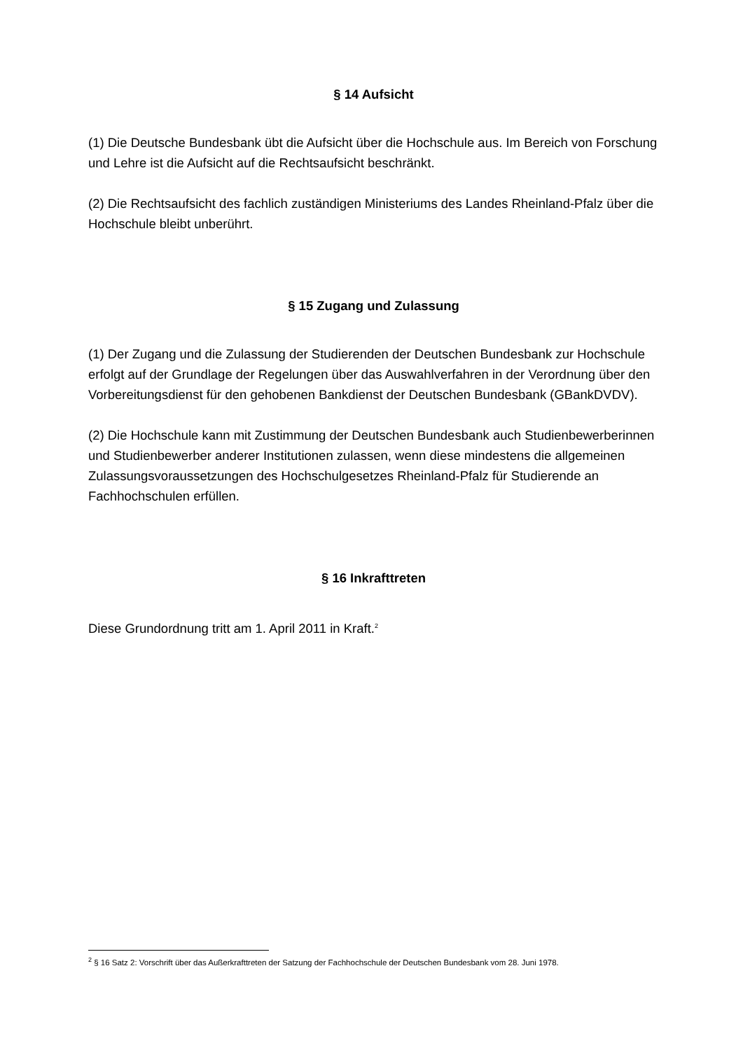§ 14 Aufsicht
(1) Die Deutsche Bundesbank übt die Aufsicht über die Hochschule aus. Im Bereich von Forschung und Lehre ist die Aufsicht auf die Rechtsaufsicht beschränkt.
(2) Die Rechtsaufsicht des fachlich zuständigen Ministeriums des Landes Rheinland-Pfalz über die Hochschule bleibt unberührt.
§ 15 Zugang und Zulassung
(1) Der Zugang und die Zulassung der Studierenden der Deutschen Bundesbank zur Hochschule erfolgt auf der Grundlage der Regelungen über das Auswahlverfahren in der Verordnung über den Vorbereitungsdienst für den gehobenen Bankdienst der Deutschen Bundesbank (GBankDVDV).
(2) Die Hochschule kann mit Zustimmung der Deutschen Bundesbank auch Studienbewerberinnen und Studienbewerber anderer Institutionen zulassen, wenn diese mindestens die allgemeinen Zulassungsvoraussetzungen des Hochschulgesetzes Rheinland-Pfalz für Studierende an Fachhochschulen erfüllen.
§ 16 Inkrafttreten
Diese Grundordnung tritt am 1. April 2011 in Kraft.<sup>2</sup>
<sup>2</sup> § 16 Satz 2: Vorschrift über das Außerkrafttreten der Satzung der Fachhochschule der Deutschen Bundesbank vom 28. Juni 1978.